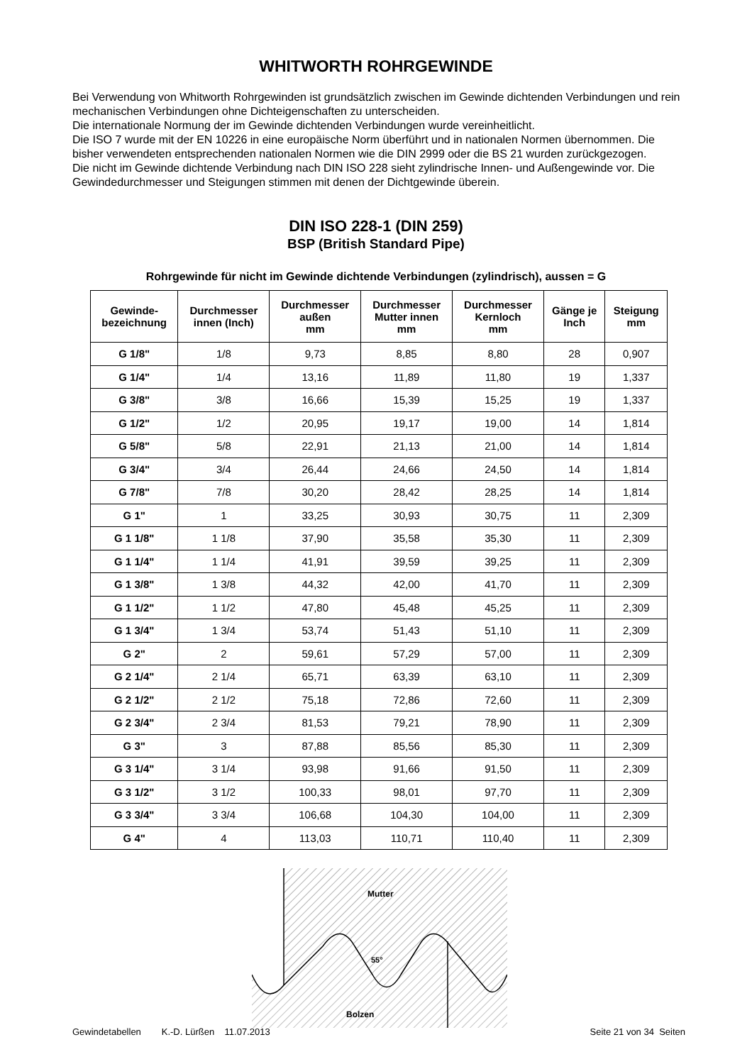WHITWORTH ROHRGEWINDE
Bei Verwendung von Whitworth Rohrgewinden ist grundsätzlich zwischen im Gewinde dichtenden Verbindungen und rein mechanischen Verbindungen ohne Dichteigenschaften zu unterscheiden.
Die internationale Normung der im Gewinde dichtenden Verbindungen wurde vereinheitlicht.
Die ISO 7 wurde mit der EN 10226 in eine europäische Norm überführt und in nationalen Normen übernommen. Die bisher verwendeten entsprechenden nationalen Normen wie die DIN 2999 oder die BS 21 wurden zurückgezogen.
Die nicht im Gewinde dichtende Verbindung nach DIN ISO 228 sieht zylindrische Innen- und Außengewinde vor. Die Gewindedurchmesser und Steigungen stimmen mit denen der Dichtgewinde überein.
DIN ISO 228-1 (DIN 259)
BSP (British Standard Pipe)
Rohrgewinde für nicht im Gewinde dichtende Verbindungen (zylindrisch), aussen = G
| Gewinde- bezeichnung | Durchmesser innen (Inch) | Durchmesser außen mm | Durchmesser Mutter innen mm | Durchmesser Kernloch mm | Gänge je Inch | Steigung mm |
| --- | --- | --- | --- | --- | --- | --- |
| G 1/8" | 1/8 | 9,73 | 8,85 | 8,80 | 28 | 0,907 |
| G 1/4" | 1/4 | 13,16 | 11,89 | 11,80 | 19 | 1,337 |
| G 3/8" | 3/8 | 16,66 | 15,39 | 15,25 | 19 | 1,337 |
| G 1/2" | 1/2 | 20,95 | 19,17 | 19,00 | 14 | 1,814 |
| G 5/8" | 5/8 | 22,91 | 21,13 | 21,00 | 14 | 1,814 |
| G 3/4" | 3/4 | 26,44 | 24,66 | 24,50 | 14 | 1,814 |
| G 7/8" | 7/8 | 30,20 | 28,42 | 28,25 | 14 | 1,814 |
| G 1" | 1 | 33,25 | 30,93 | 30,75 | 11 | 2,309 |
| G 1 1/8" | 1 1/8 | 37,90 | 35,58 | 35,30 | 11 | 2,309 |
| G 1 1/4" | 1 1/4 | 41,91 | 39,59 | 39,25 | 11 | 2,309 |
| G 1 3/8" | 1 3/8 | 44,32 | 42,00 | 41,70 | 11 | 2,309 |
| G 1 1/2" | 1 1/2 | 47,80 | 45,48 | 45,25 | 11 | 2,309 |
| G 1 3/4" | 1 3/4 | 53,74 | 51,43 | 51,10 | 11 | 2,309 |
| G 2" | 2 | 59,61 | 57,29 | 57,00 | 11 | 2,309 |
| G 2 1/4" | 2 1/4 | 65,71 | 63,39 | 63,10 | 11 | 2,309 |
| G 2 1/2" | 2 1/2 | 75,18 | 72,86 | 72,60 | 11 | 2,309 |
| G 2 3/4" | 2 3/4 | 81,53 | 79,21 | 78,90 | 11 | 2,309 |
| G 3" | 3 | 87,88 | 85,56 | 85,30 | 11 | 2,309 |
| G 3 1/4" | 3 1/4 | 93,98 | 91,66 | 91,50 | 11 | 2,309 |
| G 3 1/2" | 3 1/2 | 100,33 | 98,01 | 97,70 | 11 | 2,309 |
| G 3 3/4" | 3 3/4 | 106,68 | 104,30 | 104,00 | 11 | 2,309 |
| G 4" | 4 | 113,03 | 110,71 | 110,40 | 11 | 2,309 |
Mutter
55°
Bolzen
Gewindetabellen K.-D. Lürßen 11.07.2013 Seite 21 von 34 Seiten